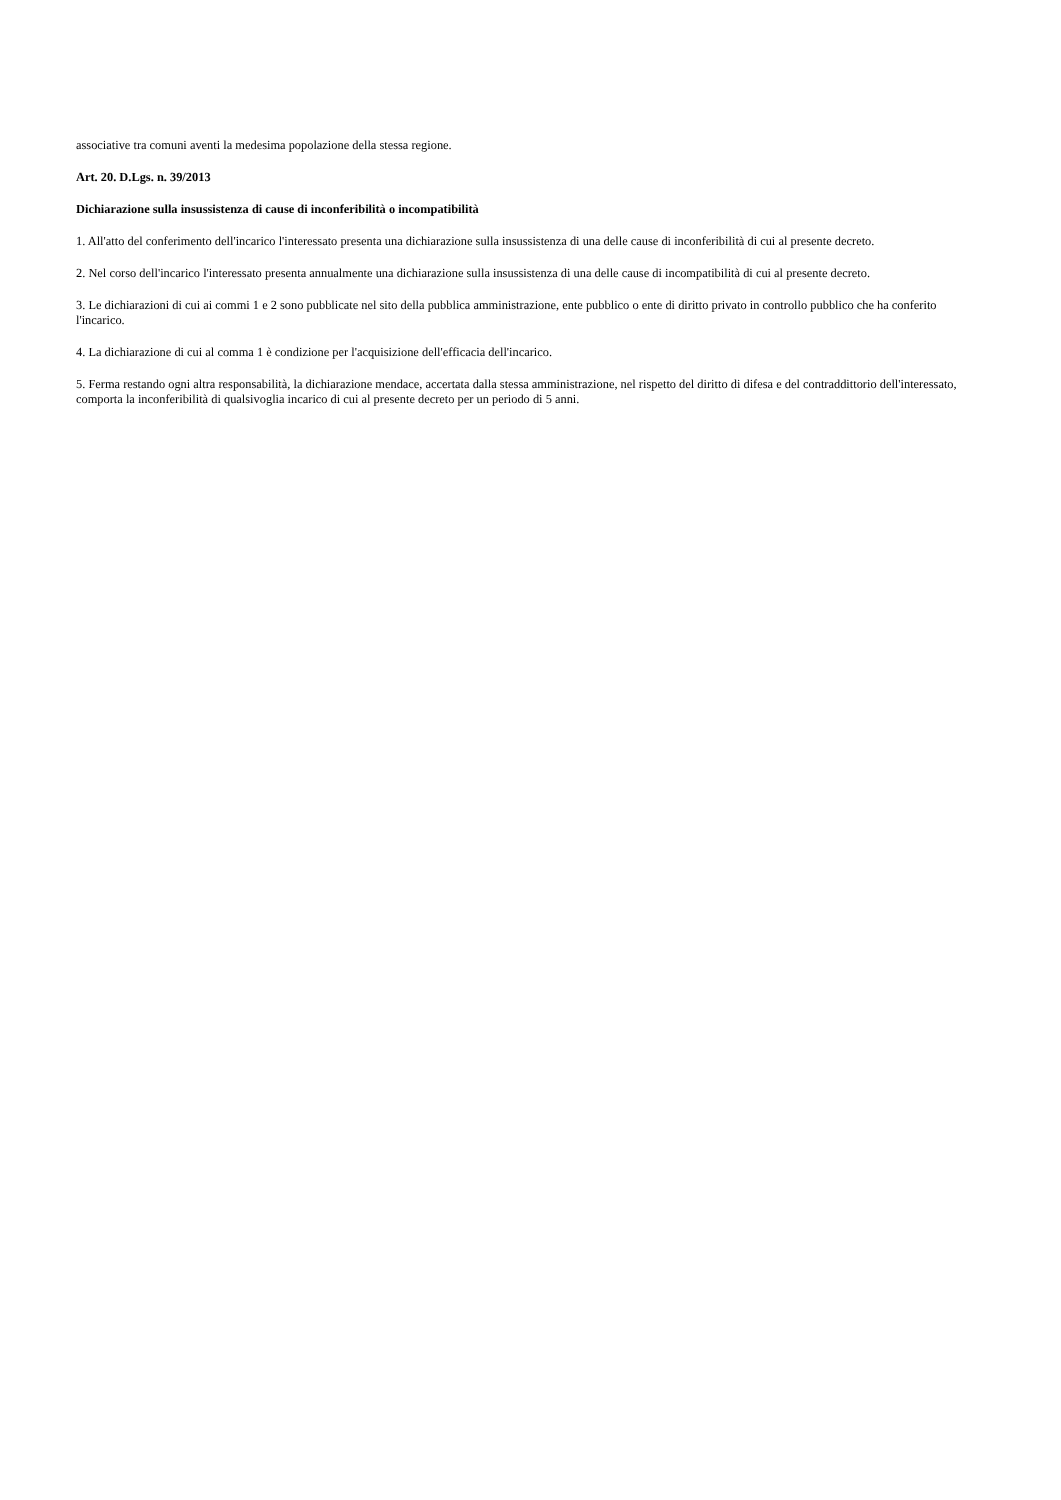associative tra comuni aventi la medesima popolazione della stessa regione.
Art. 20. D.Lgs. n. 39/2013
Dichiarazione sulla insussistenza di cause di inconferibilità o incompatibilità
1. All'atto del conferimento dell'incarico l'interessato presenta una dichiarazione sulla insussistenza di una delle cause di inconferibilità di cui al presente decreto.
2. Nel corso dell'incarico l'interessato presenta annualmente una dichiarazione sulla insussistenza di una delle cause di incompatibilità di cui al presente decreto.
3. Le dichiarazioni di cui ai commi 1 e 2 sono pubblicate nel sito della pubblica amministrazione, ente pubblico o ente di diritto privato in controllo pubblico che ha conferito l'incarico.
4. La dichiarazione di cui al comma 1 è condizione per l'acquisizione dell'efficacia dell'incarico.
5. Ferma restando ogni altra responsabilità, la dichiarazione mendace, accertata dalla stessa amministrazione, nel rispetto del diritto di difesa e del contraddittorio dell'interessato, comporta la inconferibilità di qualsivoglia incarico di cui al presente decreto per un periodo di 5 anni.